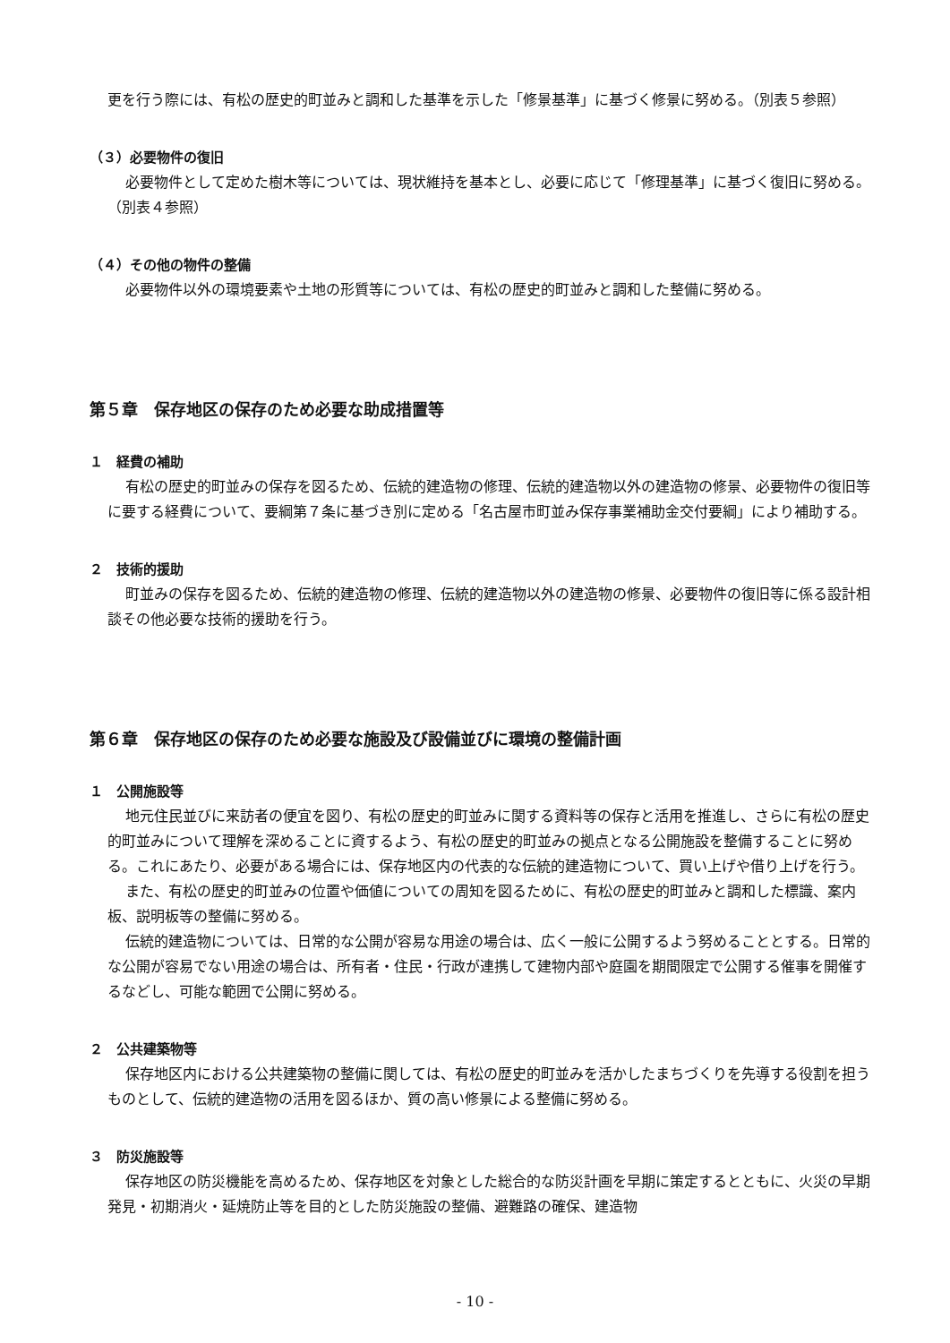更を行う際には、有松の歴史的町並みと調和した基準を示した「修景基準」に基づく修景に努める。（別表５参照）
（３）必要物件の復旧
必要物件として定めた樹木等については、現状維持を基本とし、必要に応じて「修理基準」に基づく復旧に努める。（別表４参照）
（４）その他の物件の整備
必要物件以外の環境要素や土地の形質等については、有松の歴史的町並みと調和した整備に努める。
第５章　保存地区の保存のため必要な助成措置等
１　経費の補助
有松の歴史的町並みの保存を図るため、伝統的建造物の修理、伝統的建造物以外の建造物の修景、必要物件の復旧等に要する経費について、要綱第７条に基づき別に定める「名古屋市町並み保存事業補助金交付要綱」により補助する。
２　技術的援助
町並みの保存を図るため、伝統的建造物の修理、伝統的建造物以外の建造物の修景、必要物件の復旧等に係る設計相談その他必要な技術的援助を行う。
第６章　保存地区の保存のため必要な施設及び設備並びに環境の整備計画
１　公開施設等
地元住民並びに来訪者の便宜を図り、有松の歴史的町並みに関する資料等の保存と活用を推進し、さらに有松の歴史的町並みについて理解を深めることに資するよう、有松の歴史的町並みの拠点となる公開施設を整備することに努める。これにあたり、必要がある場合には、保存地区内の代表的な伝統的建造物について、買い上げや借り上げを行う。
また、有松の歴史的町並みの位置や価値についての周知を図るために、有松の歴史的町並みと調和した標識、案内板、説明板等の整備に努める。
伝統的建造物については、日常的な公開が容易な用途の場合は、広く一般に公開するよう努めることとする。日常的な公開が容易でない用途の場合は、所有者・住民・行政が連携して建物内部や庭園を期間限定で公開する催事を開催するなどし、可能な範囲で公開に努める。
２　公共建築物等
保存地区内における公共建築物の整備に関しては、有松の歴史的町並みを活かしたまちづくりを先導する役割を担うものとして、伝統的建造物の活用を図るほか、質の高い修景による整備に努める。
３　防災施設等
保存地区の防災機能を高めるため、保存地区を対象とした総合的な防災計画を早期に策定するとともに、火災の早期発見・初期消火・延焼防止等を目的とした防災施設の整備、避難路の確保、建造物
- 10 -